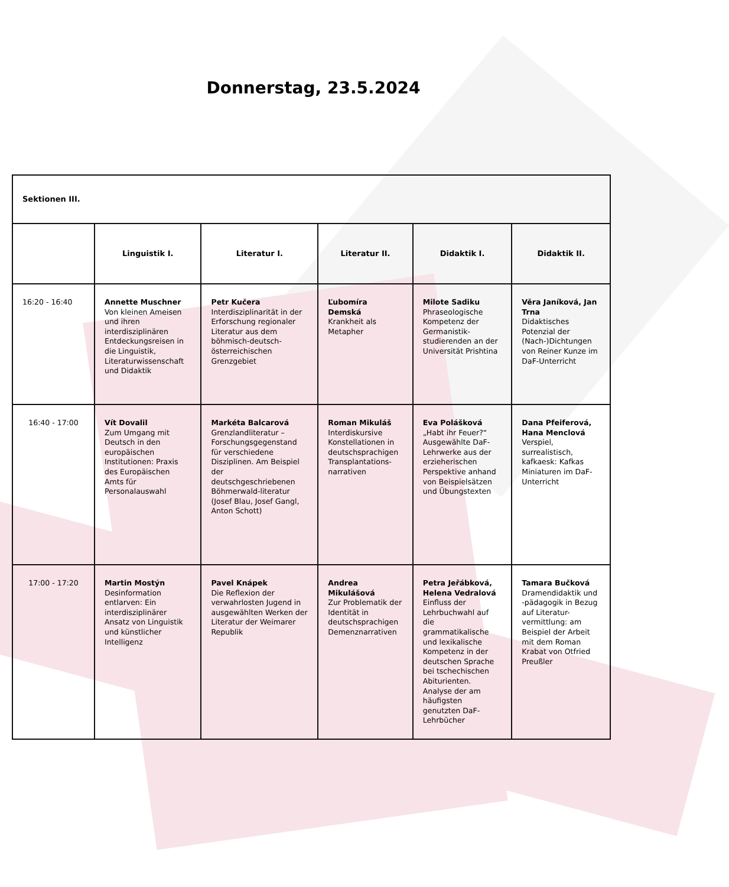Donnerstag, 23.5.2024
| Sektionen III. | | | | | |
| --- | --- | --- | --- | --- | --- |
| | Linguistik I. | Literatur I. | Literatur II. | Didaktik I. | Didaktik II. |
| 16:20 - 16:40 | Annette Muschner Von kleinen Ameisen und ihren interdisziplinären Entdeckungsreisen in die Linguistik, Literaturwissenschaft und Didaktik | Petr Kučera Interdisziplinarität in der Erforschung regionaler Literatur aus dem böhmisch-deutsch-österreichischen Grenzgebiet | Ľubomíra Demská Krankheit als Metapher | Milote Sadiku Phraseologische Kompetenz der Germanistik-studierenden an der Universität Prishtina | Věra Janíková, Jan Trna Didaktisches Potenzial der (Nach-)Dichtungen von Reiner Kunze im DaF-Unterricht |
| 16:40 - 17:00 | Vít Dovalil Zum Umgang mit Deutsch in den europäischen Institutionen: Praxis des Europäischen Amts für Personalauswahl | Markéta Balcarová Grenzlandliteratur – Forschungsgegenstand für verschiedene Disziplinen. Am Beispiel der deutschgeschriebenen Böhmerwald-literatur (Josef Blau, Josef Gangl, Anton Schott) | Roman Mikuláš Interdiskursive Konstellationen in deutschsprachigen Transplantations-narrativen | Eva Polášková „Habt ihr Feuer?“ Ausgewählte DaF-Lehrwerke aus der erzieherischen Perspektive anhand von Beispielsätzen und Übungstexten | Dana Pfeiferová, Hana Menclová Verspiel, surrealistisch, kafkaesk: Kafkas Miniaturen im DaF-Unterricht |
| 17:00 - 17:20 | Martin Mostýn Desinformation entlarven: Ein interdisziplinärer Ansatz von Linguistik und künstlicher Intelligenz | Pavel Knápek Die Reflexion der verwahrlosten Jugend in ausgewählten Werken der Literatur der Weimarer Republik | Andrea Mikulášová Zur Problematik der Identität in deutschsprachigen Demenznarrativen | Petra Jeřábková, Helena Vedralová Einfluss der Lehrbuchwahl auf die grammatikalische und lexikalische Kompetenz in der deutschen Sprache bei tschechischen Abiturienten. Analyse der am häufigsten genutzten DaF-Lehrbücher | Tamara Bučková Dramendidaktik und -pädagogik in Bezug auf Literatur-vermittlung: am Beispiel der Arbeit mit dem Roman Krabat von Otfried Preußler |